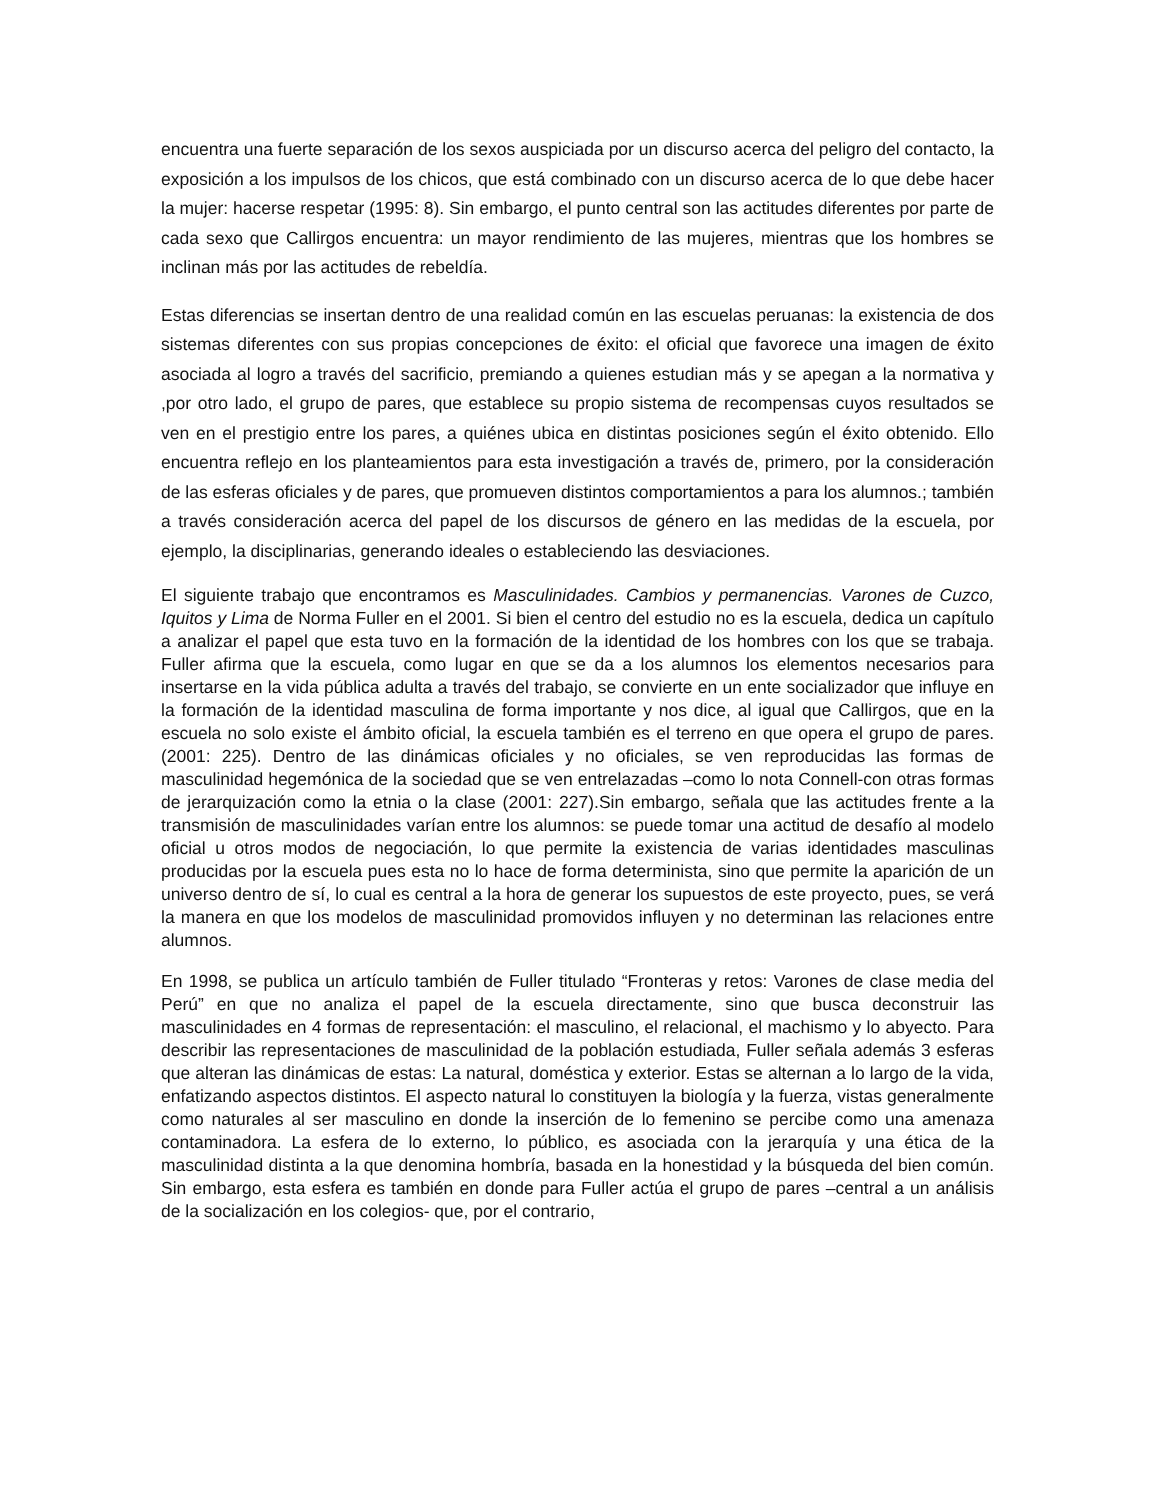encuentra una fuerte separación de los sexos auspiciada por un discurso acerca del peligro del contacto, la exposición a los impulsos de los chicos, que está combinado con un discurso acerca de lo que debe hacer la mujer: hacerse respetar (1995: 8). Sin embargo, el punto central son las actitudes diferentes por parte de cada sexo que Callirgos encuentra: un mayor rendimiento de las mujeres, mientras que los hombres se inclinan más por las actitudes de rebeldía.
Estas diferencias se insertan dentro de una realidad común en las escuelas peruanas: la existencia de dos sistemas diferentes con sus propias concepciones de éxito: el oficial que favorece una imagen de éxito asociada al logro a través del sacrificio, premiando a quienes estudian más y se apegan a la normativa y ,por otro lado, el grupo de pares, que establece su propio sistema de recompensas cuyos resultados se ven en el prestigio entre los pares, a quiénes ubica en distintas posiciones según el éxito obtenido. Ello encuentra reflejo en los planteamientos para esta investigación a través de, primero, por la consideración de las esferas oficiales y de pares, que promueven distintos comportamientos a para los alumnos.; también a través consideración acerca del papel de los discursos de género en las medidas de la escuela, por ejemplo, la disciplinarias, generando ideales o estableciendo las desviaciones.
El siguiente trabajo que encontramos es Masculinidades. Cambios y permanencias. Varones de Cuzco, Iquitos y Lima de Norma Fuller en el 2001. Si bien el centro del estudio no es la escuela, dedica un capítulo a analizar el papel que esta tuvo en la formación de la identidad de los hombres con los que se trabaja. Fuller afirma que la escuela, como lugar en que se da a los alumnos los elementos necesarios para insertarse en la vida pública adulta a través del trabajo, se convierte en un ente socializador que influye en la formación de la identidad masculina de forma importante y nos dice, al igual que Callirgos, que en la escuela no solo existe el ámbito oficial, la escuela también es el terreno en que opera el grupo de pares. (2001: 225). Dentro de las dinámicas oficiales y no oficiales, se ven reproducidas las formas de masculinidad hegemónica de la sociedad que se ven entrelazadas –como lo nota Connell-con otras formas de jerarquización como la etnia o la clase (2001: 227).Sin embargo, señala que las actitudes frente a la transmisión de masculinidades varían entre los alumnos: se puede tomar una actitud de desafío al modelo oficial u otros modos de negociación, lo que permite la existencia de varias identidades masculinas producidas por la escuela pues esta no lo hace de forma determinista, sino que permite la aparición de un universo dentro de sí, lo cual es central a la hora de generar los supuestos de este proyecto, pues, se verá la manera en que los modelos de masculinidad promovidos influyen y no determinan las relaciones entre alumnos.
En 1998, se publica un artículo también de Fuller titulado “Fronteras y retos: Varones de clase media del Perú” en que no analiza el papel de la escuela directamente, sino que busca deconstruir las masculinidades en 4 formas de representación: el masculino, el relacional, el machismo y lo abyecto. Para describir las representaciones de masculinidad de la población estudiada, Fuller señala además 3 esferas que alteran las dinámicas de estas: La natural, doméstica y exterior. Estas se alternan a lo largo de la vida, enfatizando aspectos distintos. El aspecto natural lo constituyen la biología y la fuerza, vistas generalmente como naturales al ser masculino en donde la inserción de lo femenino se percibe como una amenaza contaminadora. La esfera de lo externo, lo público, es asociada con la jerarquía y una ética de la masculinidad distinta a la que denomina hombría, basada en la honestidad y la búsqueda del bien común. Sin embargo, esta esfera es también en donde para Fuller actúa el grupo de pares –central a un análisis de la socialización en los colegios- que, por el contrario,